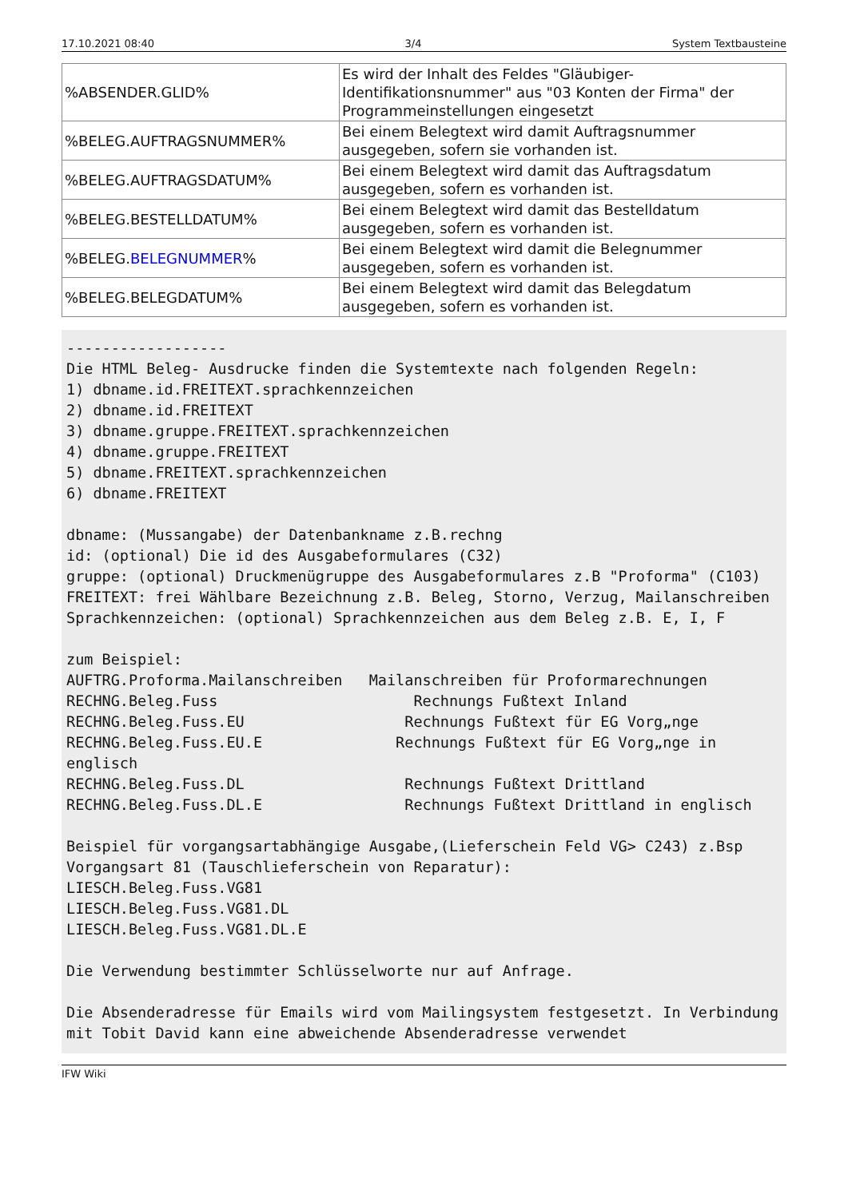17.10.2021 08:40 3/4 System Textbausteine
| %ABSENDER.GLID% | Es wird der Inhalt des Feldes "Gläubiger-Identifikationsnummer" aus "03 Konten der Firma" der Programmeinstellungen eingesetzt |
| %BELEG.AUFTRAGSNUMMER% | Bei einem Belegtext wird damit Auftragsnummer ausgegeben, sofern sie vorhanden ist. |
| %BELEG.AUFTRAGSDATUM% | Bei einem Belegtext wird damit das Auftragsdatum ausgegeben, sofern es vorhanden ist. |
| %BELEG.BESTELLDATUM% | Bei einem Belegtext wird damit das Bestelldatum ausgegeben, sofern es vorhanden ist. |
| %BELEG. BELEGNUMMER % | Bei einem Belegtext wird damit die Belegnummer ausgegeben, sofern es vorhanden ist. |
| %BELEG.BELEGDATUM% | Bei einem Belegtext wird damit das Belegdatum ausgegeben, sofern es vorhanden ist. |
------------------
Die HTML Beleg- Ausdrucke finden die Systemtexte nach folgenden Regeln:
1) dbname.id.FREITEXT.sprachkennzeichen
2) dbname.id.FREITEXT
3) dbname.gruppe.FREITEXT.sprachkennzeichen
4) dbname.gruppe.FREITEXT
5) dbname.FREITEXT.sprachkennzeichen
6) dbname.FREITEXT

dbname: (Mussangabe) der Datenbankname z.B.rechng
id: (optional) Die id des Ausgabeformulares (C32)
gruppe: (optional) Druckmenügruppe des Ausgabeformulares z.B "Proforma" (C103)
FREITEXT: frei Wählbare Bezeichnung z.B. Beleg, Storno, Verzug, Mailanschreiben
Sprachkennzeichen: (optional) Sprachkennzeichen aus dem Beleg z.B. E, I, F

zum Beispiel:
AUFTRG.Proforma.Mailanschreiben   Mailanschreiben für Proformarechnungen
RECHNG.Beleg.Fuss                      Rechnungs Fußtext Inland
RECHNG.Beleg.Fuss.EU                  Rechnungs Fußtext für EG Vorg„nge
RECHNG.Beleg.Fuss.EU.E               Rechnungs Fußtext für EG Vorg„nge in englisch
RECHNG.Beleg.Fuss.DL                  Rechnungs Fußtext Drittland
RECHNG.Beleg.Fuss.DL.E                Rechnungs Fußtext Drittland in englisch

Beispiel für vorgangsartabhängige Ausgabe,(Lieferschein Feld VG> C243) z.Bsp Vorgangsart 81 (Tauschlieferschein von Reparatur):
LIESCH.Beleg.Fuss.VG81
LIESCH.Beleg.Fuss.VG81.DL
LIESCH.Beleg.Fuss.VG81.DL.E

Die Verwendung bestimmter Schlüsselworte nur auf Anfrage.

Die Absenderadresse für Emails wird vom Mailingsystem festgesetzt. In Verbindung mit Tobit David kann eine abweichende Absenderadresse verwendet
IFW Wiki